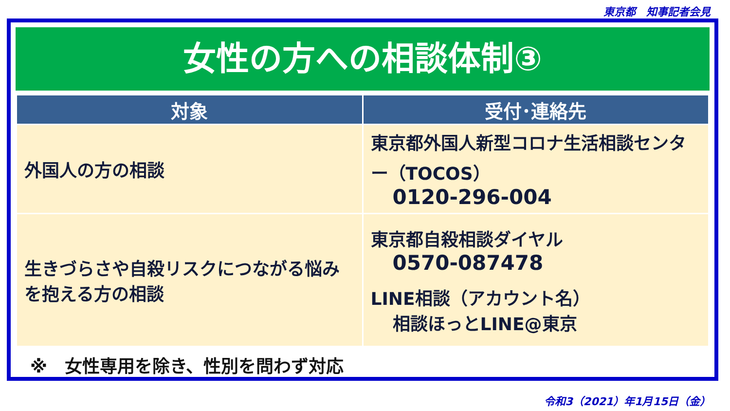東京都　知事記者会見
女性の方への相談体制③
| 対象 | 受付･連絡先 |
| --- | --- |
| 外国人の方の相談 | 東京都外国人新型コロナ生活相談センター（TOCOS） 0120-296-004 |
| 生きづらさや自殺リスクにつながる悩みを抱える方の相談 | 東京都自殺相談ダイヤル 0570-087478 LINE相談（アカウント名） 相談ほっとLINE@東京 |
※　女性専用を除き、性別を問わず対応
令和3（2021）年1月15日（金）